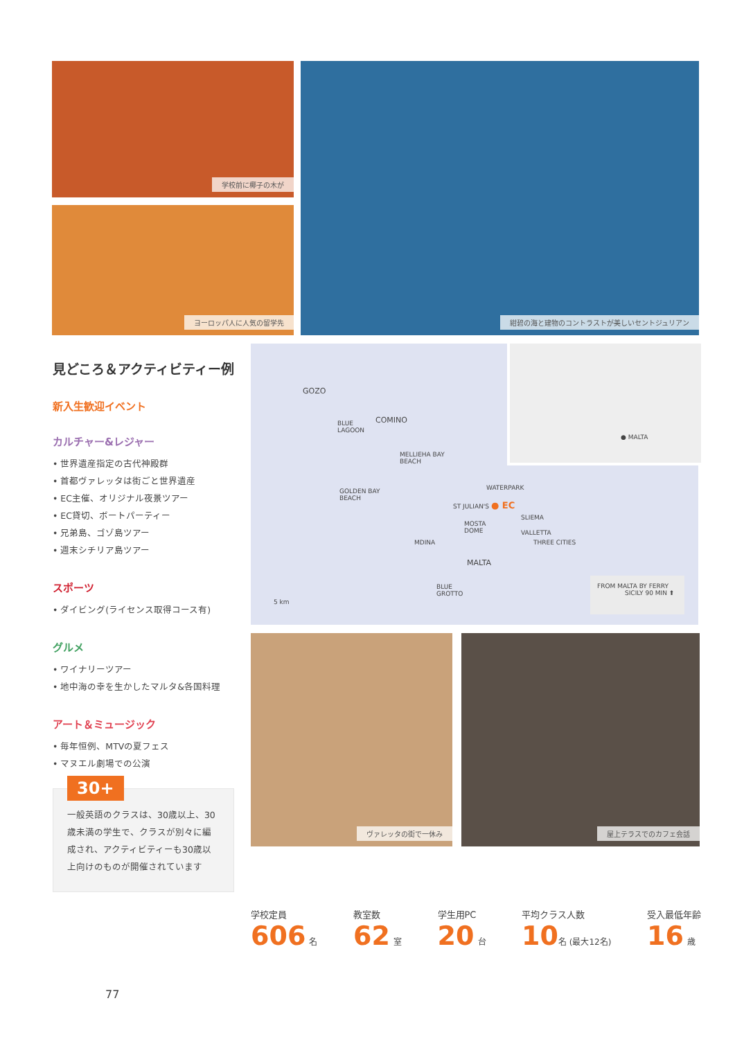学校前に椰子の木が
ヨーロッパ人に人気の留学先
紺碧の海と建物のコントラストが美しいセントジュリアン
見どころ＆アクティビティー例
新入生歓迎イベント
カルチャー&レジャー
• 世界遺産指定の古代神殿群
• 首都ヴァレッタは街ごと世界遺産
• EC主催、オリジナル夜景ツアー
• EC貸切、ボートパーティー
• 兄弟島、ゴゾ島ツアー
• 週末シチリア島ツアー
スポーツ
• ダイビング(ライセンス取得コース有)
グルメ
• ワイナリーツアー
• 地中海の幸を生かしたマルタ&各国料理
アート＆ミュージック
• 毎年恒例、MTVの夏フェス
• マヌエル劇場での公演
● MALTA
GOZO
COMINO BLUE
LAGOON
MELLIEHA BAY
BEACH
GOLDEN BAY
BEACH
WATERPARK
ST JULIAN'S ● EC
SLIEMA
MOSTA
DOME VALLETTA
MDINA THREE CITIES
MALTA
BLUE
GROTTO
5 km
FROM MALTA BY FERRY
SICILY 90 MIN ⬆
ヴァレッタの街で一休み 屋上テラスでのカフェ会話
一般英語のクラスは、30歳以上、30歳未満の学生で、クラスが別々に編成され、アクティビティーも30歳以上向けのものが開催されています
30+
学校定員
606 名
教室数
62 室
学生用PC
20 台
平均クラス人数
10 名 (最大12名)
受入最低年齢
16 歳
77